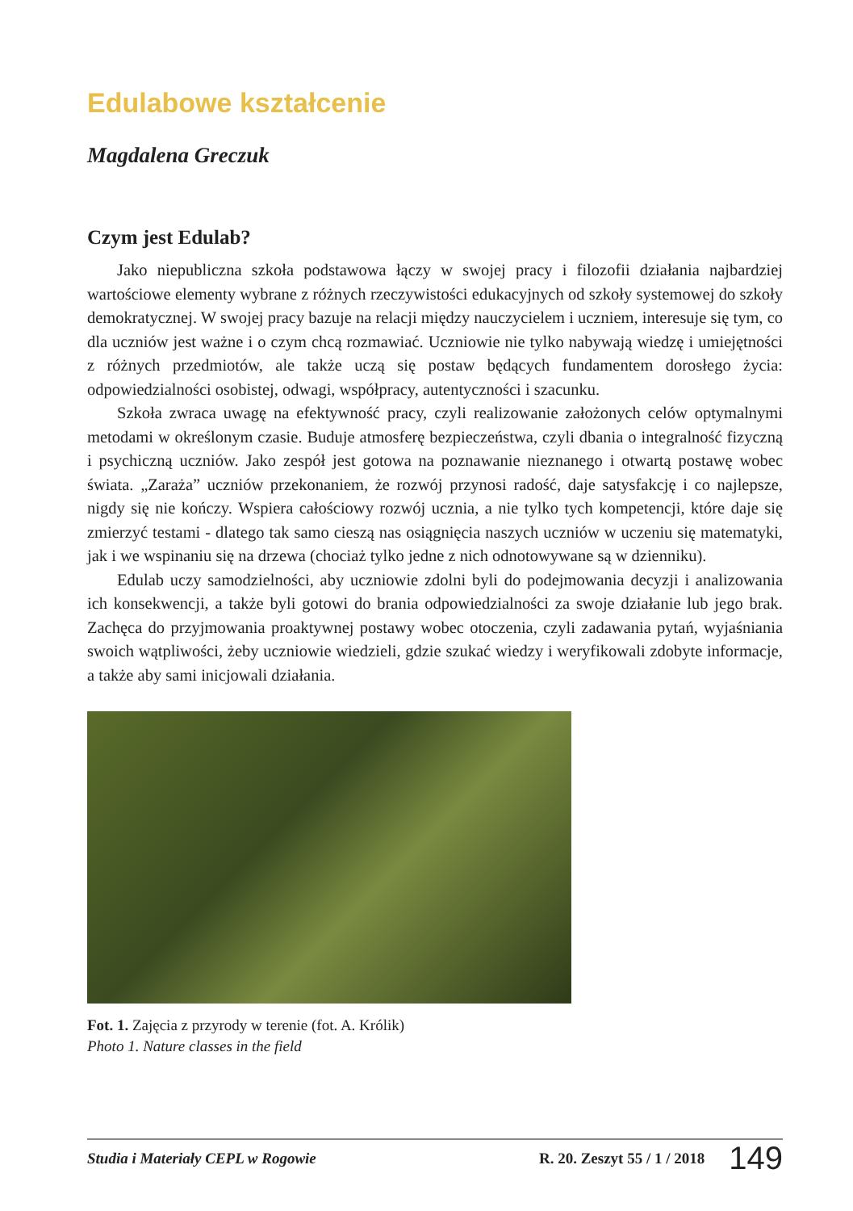Edulabowe kształcenie
Magdalena Greczuk
Czym jest Edulab?
Jako niepubliczna szkoła podstawowa łączy w swojej pracy i filozofii działania najbardziej wartościowe elementy wybrane z różnych rzeczywistości edukacyjnych od szkoły systemowej do szkoły demokratycznej. W swojej pracy bazuje na relacji między nauczycielem i uczniem, interesuje się tym, co dla uczniów jest ważne i o czym chcą rozmawiać. Uczniowie nie tylko nabywają wiedzę i umiejętności z różnych przedmiotów, ale także uczą się postaw będących fundamentem dorosłego życia: odpowiedzialności osobistej, odwagi, współpracy, autentyczności i szacunku.
Szkoła zwraca uwagę na efektywność pracy, czyli realizowanie założonych celów optymalnymi metodami w określonym czasie. Buduje atmosferę bezpieczeństwa, czyli dbania o integralność fizyczną i psychiczną uczniów. Jako zespół jest gotowa na poznawanie nieznanego i otwartą postawę wobec świata. „Zaraża” uczniów przekonaniem, że rozwój przynosi radość, daje satysfakcję i co najlepsze, nigdy się nie kończy. Wspiera całościowy rozwój ucznia, a nie tylko tych kompetencji, które daje się zmierzyć testami - dlatego tak samo cieszą nas osiągnięcia naszych uczniów w uczeniu się matematyki, jak i we wspinaniu się na drzewa (chociaż tylko jedne z nich odnotowywane są w dzienniku).
Edulab uczy samodzielności, aby uczniowie zdolni byli do podejmowania decyzji i analizowania ich konsekwencji, a także byli gotowi do brania odpowiedzialności za swoje działanie lub jego brak. Zachęca do przyjmowania proaktywnej postawy wobec otoczenia, czyli zadawania pytań, wyjaśniania swoich wątpliwości, żeby uczniowie wiedzieli, gdzie szukać wiedzy i weryfikowali zdobyte informacje, a także aby sami inicjowali działania.
Fot. 1. Zajęcia z przyrody w terenie (fot. A. Królik)
Photo 1. Nature classes in the field
Studia i Materiały CEPL w Rogowie R. 20. Zeszyt 55 / 1 / 2018 149